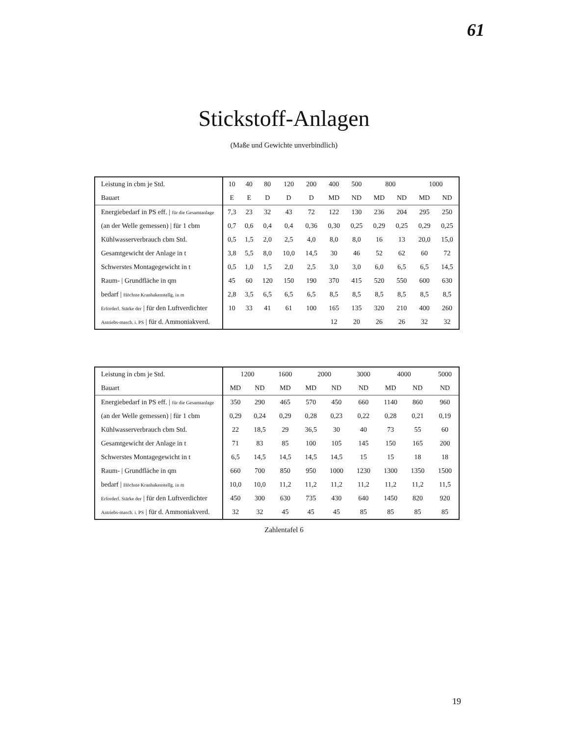61
Stickstoff-Anlagen
(Maße und Gewichte unverbindlich)
| Leistung in cbm je Std. | 10 | 40 | 80 | 120 | 200 | 400 | 500 | 800 | | 1000 | |
| --- | --- | --- | --- | --- | --- | --- | --- | --- | --- | --- | --- |
| Bauart | E | E | D | D | D | MD | ND | MD | ND | MD | ND |
| Energiebedarf in PS eff. / für die Gesamtanlage | 7,3 | 23 | 32 | 43 | 72 | 122 | 130 | 236 | 204 | 295 | 250 |
| (an der Welle gemessen) / für 1 cbm | 0,7 | 0,6 | 0,4 | 0,4 | 0,36 | 0,30 | 0,25 | 0,29 | 0,25 | 0,29 | 0,25 |
| Kühlwasserverbrauch cbm Std. | 0,5 | 1,5 | 2,0 | 2,5 | 4,0 | 8,0 | 8,0 | 16 | 13 | 20,0 | 15,0 |
| Gesamtgewicht der Anlage in t | 3,8 | 5,5 | 8,0 | 10,0 | 14,5 | 30 | 46 | 52 | 62 | 60 | 72 |
| Schwerstes Montagegewicht in t | 0,5 | 1,0 | 1,5 | 2,0 | 2,5 | 3,0 | 3,0 | 6,0 | 6,5 | 6,5 | 14,5 |
| Raum- / Grundfläche in qm | 45 | 60 | 120 | 150 | 190 | 370 | 415 | 520 | 550 | 600 | 630 |
| bedarf / Höchste Kranhakenstellg. in m | 2,8 | 3,5 | 6,5 | 6,5 | 6,5 | 8,5 | 8,5 | 8,5 | 8,5 | 8,5 | 8,5 |
| Erforderl. Stärke der / für den Luftverdichter | 10 | 33 | 41 | 61 | 100 | 165 | 135 | 320 | 210 | 400 | 260 |
| Antriebs-masch. i. PS / für d. Ammoniakverd. | | | | | | 12 | 20 | 26 | 26 | 32 | 32 |
| Leistung in cbm je Std. | 1200 | | 1600 | 2000 | | 3000 | 4000 | | 5000 |
| --- | --- | --- | --- | --- | --- | --- | --- | --- | --- |
| Bauart | MD | ND | MD | MD | ND | ND | MD | ND | ND |
| Energiebedarf in PS eff. / für die Gesamtanlage | 350 | 290 | 465 | 570 | 450 | 660 | 1140 | 860 | 960 |
| (an der Welle gemessen) / für 1 cbm | 0,29 | 0,24 | 0,29 | 0,28 | 0,23 | 0,22 | 0,28 | 0,21 | 0,19 |
| Kühlwasserverbrauch cbm Std. | 22 | 18,5 | 29 | 36,5 | 30 | 40 | 73 | 55 | 60 |
| Gesamtgewicht der Anlage in t | 71 | 83 | 85 | 100 | 105 | 145 | 150 | 165 | 200 |
| Schwerstes Montagegewicht in t | 6,5 | 14,5 | 14,5 | 14,5 | 14,5 | 15 | 15 | 18 | 18 |
| Raum- / Grundfläche in qm | 660 | 700 | 850 | 950 | 1000 | 1230 | 1300 | 1350 | 1500 |
| bedarf / Höchste Kranhakenstellg. in m | 10,0 | 10,0 | 11,2 | 11,2 | 11,2 | 11,2 | 11,2 | 11,2 | 11,5 |
| Erforderl. Stärke der / für den Luftverdichter | 450 | 300 | 630 | 735 | 430 | 640 | 1450 | 820 | 920 |
| Antriebs-masch. i. PS / für d. Ammoniakverd. | 32 | 32 | 45 | 45 | 45 | 85 | 85 | 85 | 85 |
Zahlentafel 6
19